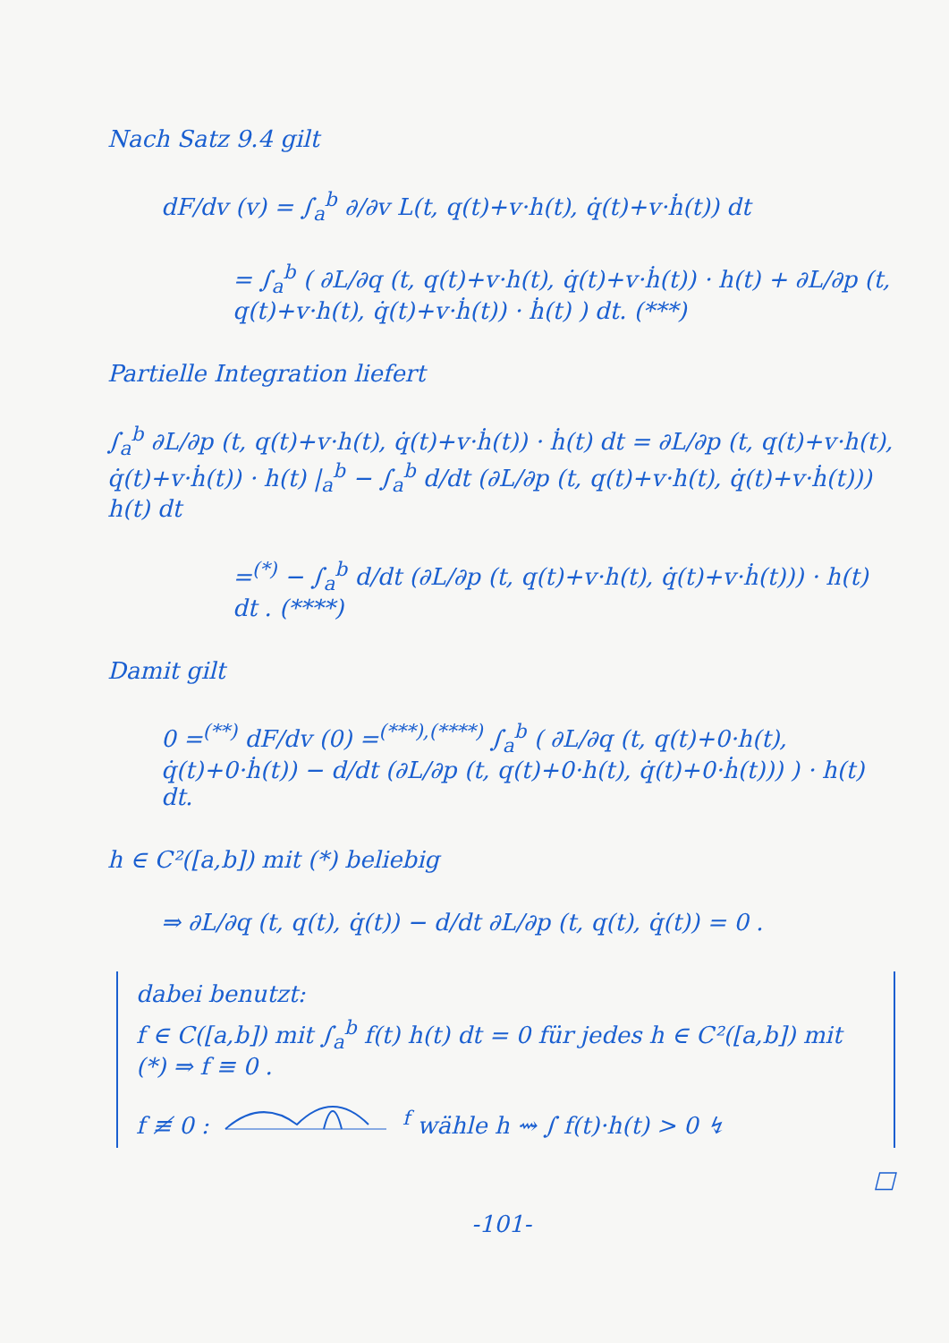Nach Satz 9.4 gilt
dF/dv (v) = ∫<sub>a</sub><sup>b</sup> ∂/∂v L(t, q(t)+v·h(t), q̇(t)+v·ḣ(t)) dt
= ∫<sub>a</sub><sup>b</sup> ( ∂L/∂q (t, q(t)+v·h(t), q̇(t)+v·ḣ(t)) · h(t) + ∂L/∂p (t, q(t)+v·h(t), q̇(t)+v·ḣ(t)) · ḣ(t) ) dt. (***)
Partielle Integration liefert
∫<sub>a</sub><sup>b</sup> ∂L/∂p (t, q(t)+v·h(t), q̇(t)+v·ḣ(t)) · ḣ(t) dt = ∂L/∂p (t, q(t)+v·h(t), q̇(t)+v·ḣ(t)) · h(t) |<sub>a</sub><sup>b</sup> − ∫<sub>a</sub><sup>b</sup> d/dt (∂L/∂p (t, q(t)+v·h(t), q̇(t)+v·ḣ(t))) h(t) dt
=<sup>(*)</sup> − ∫<sub>a</sub><sup>b</sup> d/dt (∂L/∂p (t, q(t)+v·h(t), q̇(t)+v·ḣ(t))) · h(t) dt . (****)
Damit gilt
0 =<sup>(**)</sup> dF/dv (0) =<sup>(***),(****)</sup> ∫<sub>a</sub><sup>b</sup> ( ∂L/∂q (t, q(t)+0·h(t), q̇(t)+0·ḣ(t)) − d/dt (∂L/∂p (t, q(t)+0·h(t), q̇(t)+0·ḣ(t))) ) · h(t) dt.
h ∈ C²([a,b]) mit (*) beliebig
⇒ ∂L/∂q (t, q(t), q̇(t)) − d/dt ∂L/∂p (t, q(t), q̇(t)) = 0 .
dabei benutzt:
f ∈ C([a,b]) mit ∫<sub>a</sub><sup>b</sup> f(t) h(t) dt = 0 für jedes h ∈ C²([a,b]) mit (*) ⇒ f ≡ 0 .
f ≢ 0 : <sup>f</sup> wähle h ⇝ ∫ f(t)·h(t) > 0 ↯
□
-101-